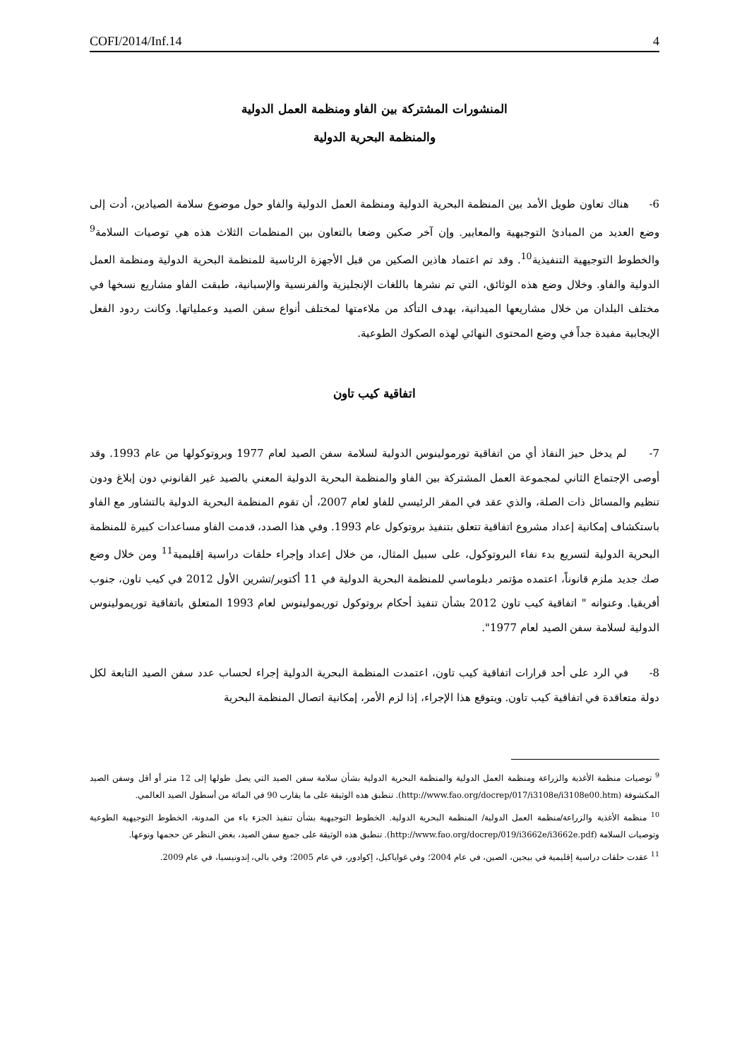COFI/2014/Inf.14 4
المنشورات المشتركة بين الفاو ومنظمة العمل الدولية
والمنظمة البحرية الدولية
6- هناك تعاون طويل الأمد بين المنظمة البحرية الدولية ومنظمة العمل الدولية والفاو حول موضوع سلامة الصيادين، أدت إلى وضع العديد من المبادئ التوجيهية والمعايير. وإن آخر صكين وضعا بالتعاون بين المنظمات الثلاث هذه هي توصيات السلامة<sup>9</sup> والخطوط التوجيهية التنفيذية<sup>10</sup>. وقد تم اعتماد هاذين الصكين من قبل الأجهزة الرئاسية للمنظمة البحرية الدولية ومنظمة العمل الدولية والفاو. وخلال وضع هذه الوثائق، التي تم نشرها باللغات الإنجليزية والفرنسية والإسبانية، طبقت الفاو مشاريع نسخها في مختلف البلدان من خلال مشاريعها الميدانية، بهدف التأكد من ملاءمتها لمختلف أنواع سفن الصيد وعملياتها. وكانت ردود الفعل الإيجابية مفيدة جداً في وضع المحتوى النهائي لهذه الصكوك الطوعية.
اتفاقية كيب تاون
7- لم يدخل حيز النفاذ أي من اتفاقية تورمولينوس الدولية لسلامة سفن الصيد لعام 1977 وبروتوكولها من عام 1993. وقد أوصى الإجتماع الثاني لمجموعة العمل المشتركة بين الفاو والمنظمة البحرية الدولية المعني بالصيد غير القانوني دون إبلاغ ودون تنظيم والمسائل ذات الصلة، والذي عقد في المقر الرئيسي للفاو لعام 2007، أن تقوم المنظمة البحرية الدولية بالتشاور مع الفاو باستكشاف إمكانية إعداد مشروع اتفاقية تتعلق بتنفيذ بروتوكول عام 1993. وفي هذا الصدد، قدمت الفاو مساعدات كبيرة للمنظمة البحرية الدولية لتسريع بدء نفاء البروتوكول، على سبيل المثال، من خلال إعداد وإجراء حلقات دراسية إقليمية<sup>11</sup> ومن خلال وضع صك جديد ملزم قانوناً، اعتمده مؤتمر دبلوماسي للمنظمة البحرية الدولية في 11 أكتوبر/تشرين الأول 2012 في كيب تاون، جنوب أفريقيا. وعنوانه " اتفاقية كيب تاون 2012 بشأن تنفيذ أحكام بروتوكول توريمولينوس لعام 1993 المتعلق باتفاقية توريمولينوس الدولية لسلامة سفن الصيد لعام 1977".
8- في الرد على أحد قرارات اتفاقية كيب تاون، اعتمدت المنظمة البحرية الدولية إجراء لحساب عدد سفن الصيد التابعة لكل دولة متعاقدة في اتفاقية كيب تاون. ويتوقع هذا الإجراء، إذا لزم الأمر، إمكانية اتصال المنظمة البحرية
<sup>9</sup> توصيات منظمة الأغذية والزراعة ومنظمة العمل الدولية والمنظمة البحرية الدولية بشأن سلامة سفن الصيد التي يصل طولها إلى 12 متر أو أقل وسفن الصيد المكشوفة (http://www.fao.org/docrep/017/i3108e/i3108e00.htm). تنطبق هذه الوثيقة على ما يقارب 90 في المائة من أسطول الصيد العالمي.
<sup>10</sup> منظمة الأغذية والزراعة/منظمة العمل الدولية/ المنظمة البحرية الدولية. الخطوط التوجيهية بشأن تنفيذ الجزء باء من المدونة، الخطوط التوجيهية الطوعية وتوصيات السلامة (http://www.fao.org/docrep/019/i3662e/i3662e.pdf). تنطبق هذه الوثيقة على جميع سفن الصيد، بغض النظر عن حجمها ونوعها.
<sup>11</sup> عقدت حلقات دراسية إقليمية في بيجين، الصين، في عام 2004؛ وفي غواياكيل، إكوادور، في عام 2005؛ وفي بالي، إندونيسيا، في عام 2009.